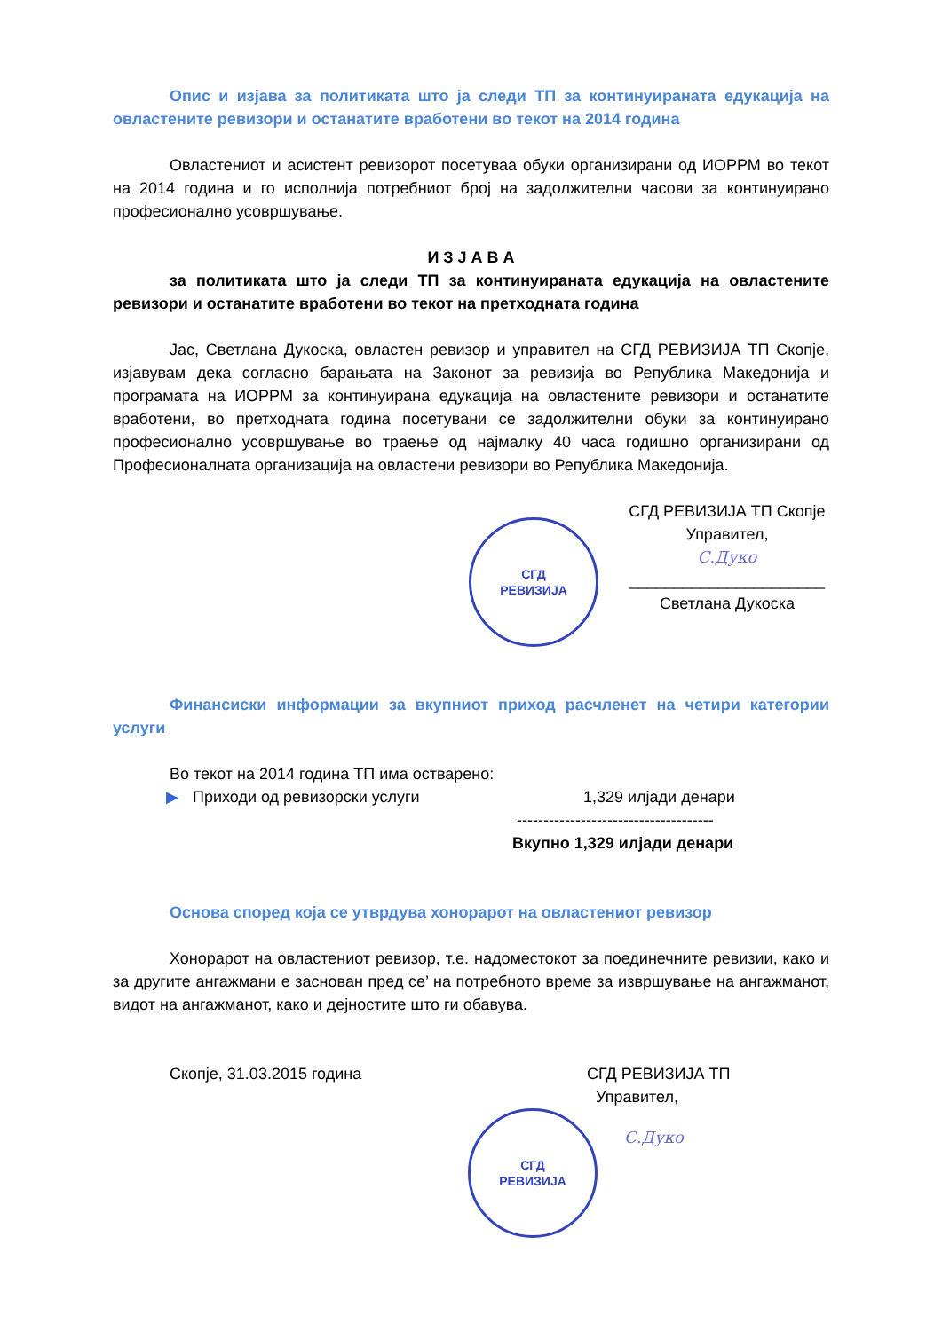Опис и изјава за политиката што ја следи ТП за континуираната едукација на овластените ревизори и останатите вработени во текот на 2014 година
Овластениот и асистент ревизорот посетуваа обуки организирани од ИОРРМ во текот на 2014 година и го исполнија потребниот број на задолжителни часови за континуирано професионално усовршување.
И З Ј А В А
за политиката што ја следи ТП за континуираната едукација на овластените ревизори и останатите вработени во текот на претходната година
Јас, Светлана Дукоска, овластен ревизор и управител на СГД РЕВИЗИЈА ТП Скопје, изјавувам дека согласно барањата на Законот за ревизија во Република Македонија и програмата на ИОРРМ за континуирана едукација на овластените ревизори и останатите вработени, во претходната година посетувани се задолжителни обуки за континуирано професионално усовршување во траење од најмалку 40 часа годишно организирани од Професионалната организација на овластени ревизори во Република Македонија.
СГД
РЕВИЗИЈА
СГД РЕВИЗИЈА ТП Скопје
Управител,
С.Дуко
______________________
Светлана Дукоска
Финансиски информации за вкупниот приход расчленет на четири категории услуги
Во текот на 2014 година ТП има остварено:
▶ Приходи од ревизорски услуги 1,329 илјади денари
-------------------------------------
Вкупно 1,329 илјади денари
Основа според која се утврдува хонорарот на овластениот ревизор
Хонорарот на овластениот ревизор, т.е. надоместокот за поединечните ревизии, како и за другите ангажмани е заснован пред се’ на потребното време за извршување на ангажманот, видот на ангажманот, како и дејностите што ги обавува.
Скопје, 31.03.2015 година СГД РЕВИЗИЈА ТП
Управител,
СГД
РЕВИЗИЈА
С.Дуко